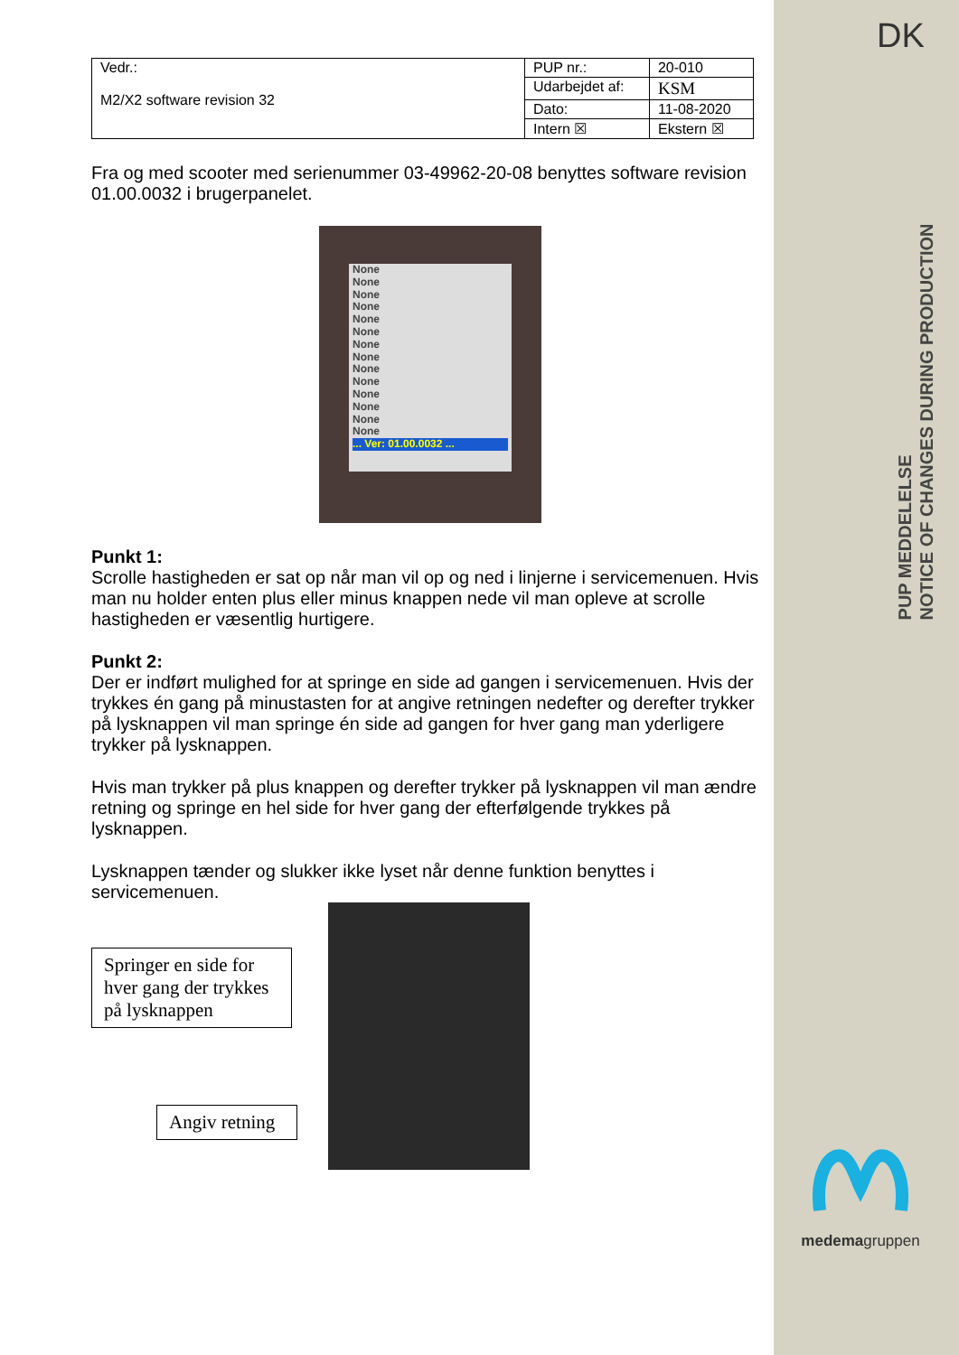DK
PUP MEDDELELSE
NOTICE OF CHANGES DURING PRODUCTION
medemagruppen
| Vedr.: M2/X2 software revision 32 | PUP nr.: | 20-010 |
| | Udarbejdet af: | KSM |
| | Dato: | 11-08-2020 |
| | Intern ☒ | Ekstern ☒ |
Fra og med scooter med serienummer 03-49962-20-08 benyttes software revision 01.00.0032 i brugerpanelet.
None
None
None
None
None
None
None
None
None
None
None
None
None
None
... Ver: 01.00.0032 ...
Punkt 1:
Scrolle hastigheden er sat op når man vil op og ned i linjerne i servicemenuen. Hvis man nu holder enten plus eller minus knappen nede vil man opleve at scrolle hastigheden er væsentlig hurtigere.
Punkt 2:
Der er indført mulighed for at springe en side ad gangen i servicemenuen. Hvis der trykkes én gang på minustasten for at angive retningen nedefter og derefter trykker på lysknappen vil man springe én side ad gangen for hver gang man yderligere trykker på lysknappen.
Hvis man trykker på plus knappen og derefter trykker på lysknappen vil man ændre retning og springe en hel side for hver gang der efterfølgende trykkes på lysknappen.
Lysknappen tænder og slukker ikke lyset når denne funktion benyttes i servicemenuen.
Springer en side for hver gang der trykkes på lysknappen
Angiv retning